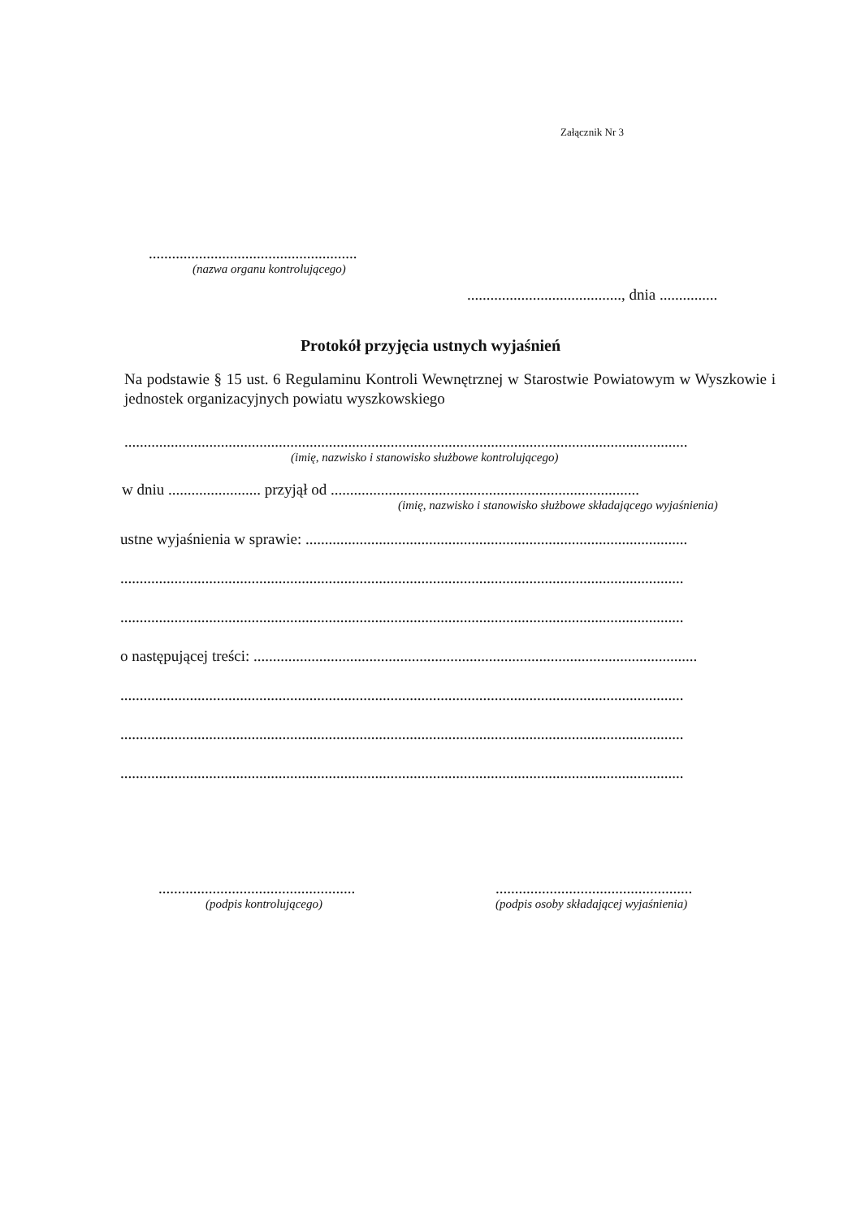Załącznik Nr 3
......................................................
(nazwa organu kontrolującego)
........................................, dnia ...............
Protokół przyjęcia ustnych wyjaśnień
Na podstawie § 15 ust. 6 Regulaminu Kontroli Wewnętrznej w Starostwie Powiatowym w Wyszkowie i jednostek organizacyjnych powiatu wyszkowskiego
..................................................................................................................................................
(imię, nazwisko i stanowisko służbowe kontrolującego)
w dniu ........................ przyjął od ................................................................................
(imię, nazwisko i stanowisko służbowe składającego wyjaśnienia)
ustne wyjaśnienia w sprawie: ...................................................................................................
..................................................................................................................................................
..................................................................................................................................................
o następującej treści: ...................................................................................................................
..................................................................................................................................................
..................................................................................................................................................
..................................................................................................................................................
...................................................
(podpis kontrolującego)
...................................................
(podpis osoby składającej wyjaśnienia)